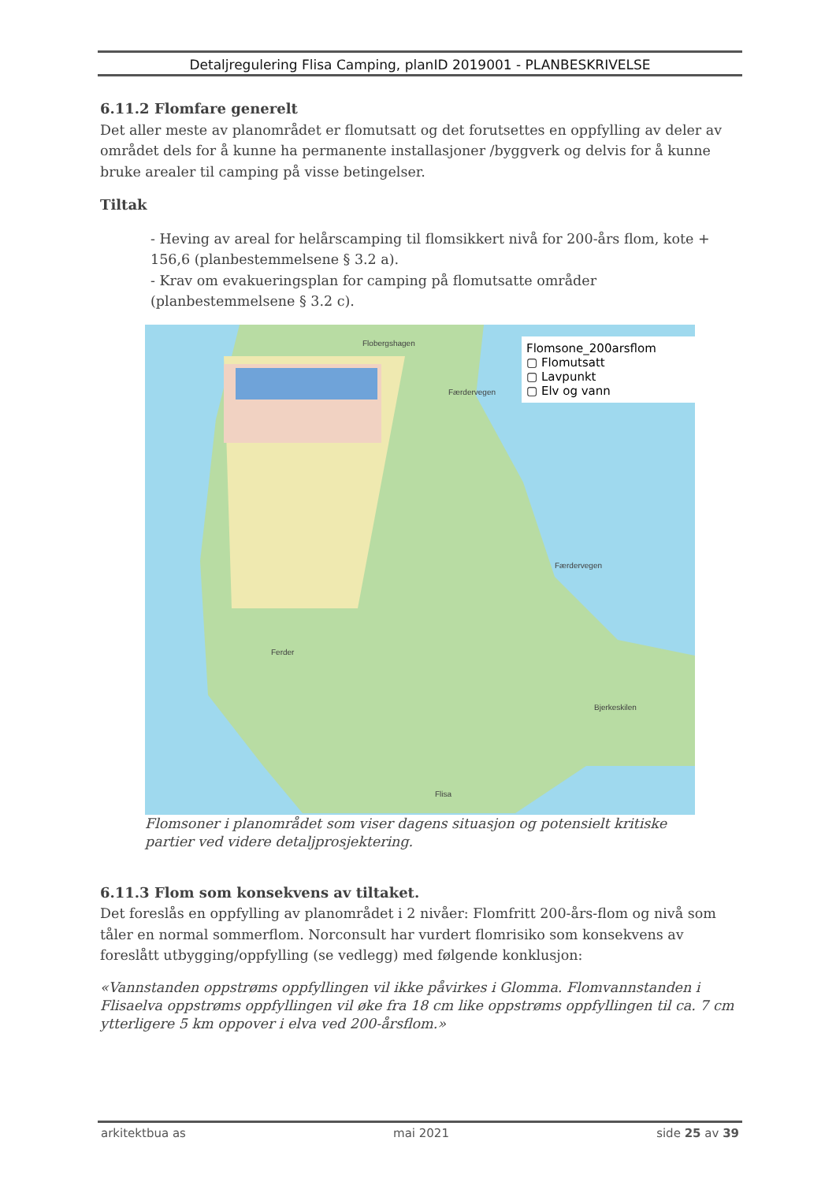Detaljregulering Flisa Camping, planID 2019001 - PLANBESKRIVELSE
6.11.2 Flomfare generelt
Det aller meste av planområdet er flomutsatt og det forutsettes en oppfylling av deler av området dels for å kunne ha permanente installasjoner /byggverk og delvis for å kunne bruke arealer til camping på visse betingelser.
Tiltak
- Heving av areal for helårscamping til flomsikkert nivå for 200-års flom, kote + 156,6 (planbestemmelsene § 3.2 a).
- Krav om evakueringsplan for camping på flomutsatte områder (planbestemmelsene § 3.2 c).
Flomsone_200arsflom
▢ Flomutsatt
▢ Lavpunkt
▢ Elv og vann
Flobergshagen
Bjerkeskilen
Ferder
Flisa
Færdervegen
Færdervegen
Flomsoner i planområdet som viser dagens situasjon og potensielt kritiske partier ved videre detaljprosjektering.
6.11.3 Flom som konsekvens av tiltaket.
Det foreslås en oppfylling av planområdet i 2 nivåer: Flomfritt 200-års-flom og nivå som tåler en normal sommerflom. Norconsult har vurdert flomrisiko som konsekvens av foreslått utbygging/oppfylling (se vedlegg) med følgende konklusjon:
«Vannstanden oppstrøms oppfyllingen vil ikke påvirkes i Glomma. Flomvannstanden i Flisaelva oppstrøms oppfyllingen vil øke fra 18 cm like oppstrøms oppfyllingen til ca. 7 cm ytterligere 5 km oppover i elva ved 200-årsflom.»
arkitektbua as mai 2021 side 25 av 39